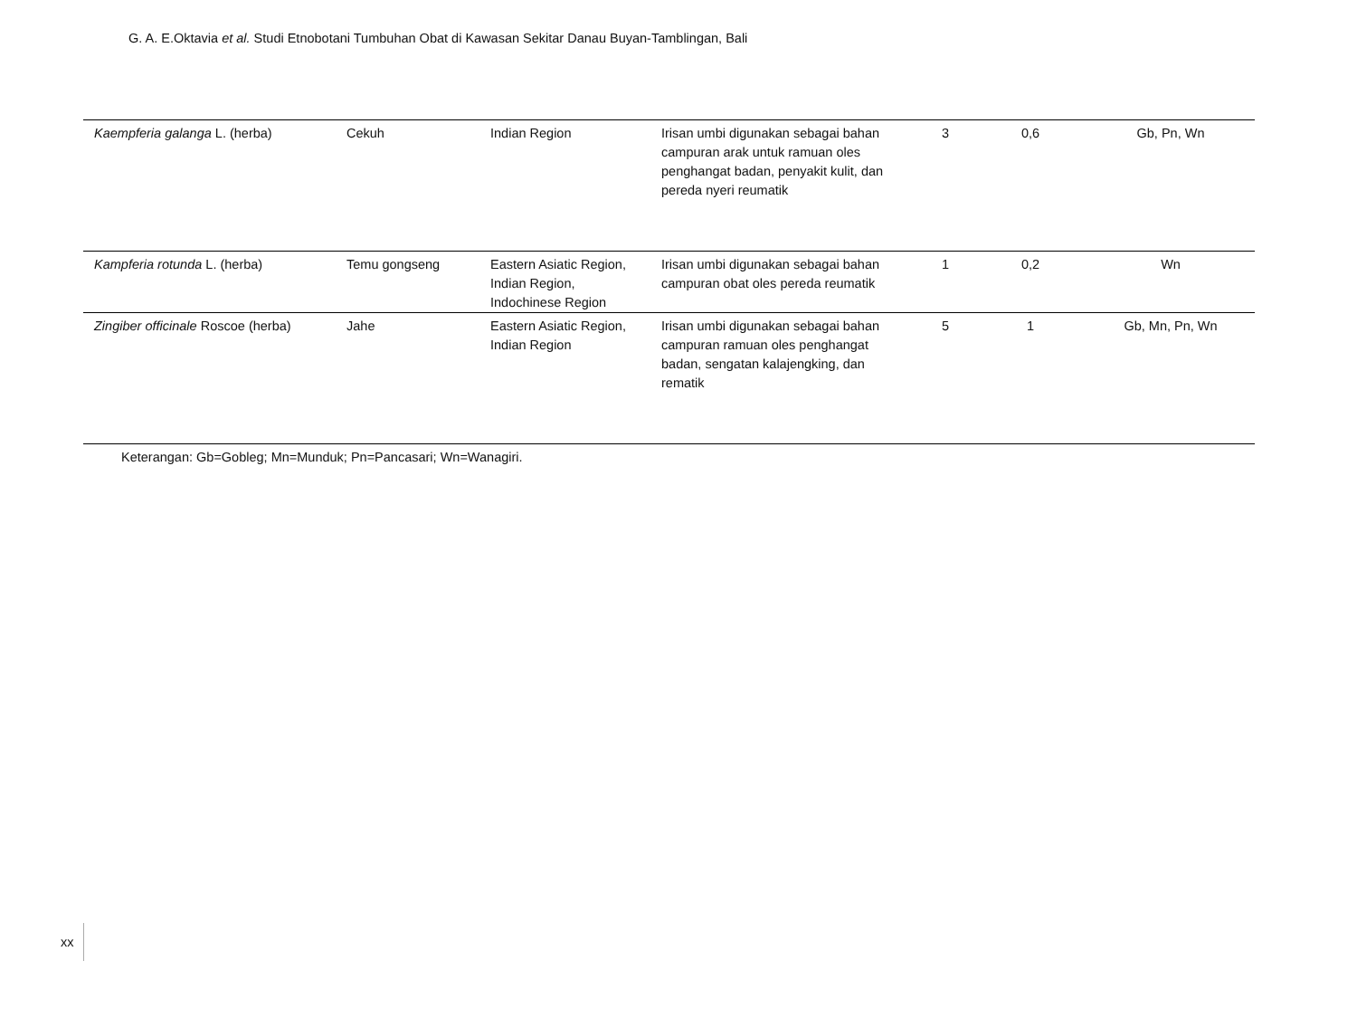G. A. E.Oktavia et al. Studi Etnobotani Tumbuhan Obat di Kawasan Sekitar Danau Buyan-Tamblingan, Bali
| Kaempferia galanga L. (herba) | Cekuh | Indian Region | Irisan umbi digunakan sebagai bahan campuran arak untuk ramuan oles penghangat badan, penyakit kulit, dan pereda nyeri reumatik | 3 | 0,6 | Gb, Pn, Wn |
| Kampferia rotunda L. (herba) | Temu gongseng | Eastern Asiatic Region, Indian Region, Indochinese Region | Irisan umbi digunakan sebagai bahan campuran obat oles pereda reumatik | 1 | 0,2 | Wn |
| Zingiber officinale Roscoe (herba) | Jahe | Eastern Asiatic Region, Indian Region | Irisan umbi digunakan sebagai bahan campuran ramuan oles penghangat badan, sengatan kalajengking, dan rematik | 5 | 1 | Gb, Mn, Pn, Wn |
| Keterangan: Gb=Gobleg; Mn=Munduk; Pn=Pancasari; Wn=Wanagiri. | | | | | | |
xx